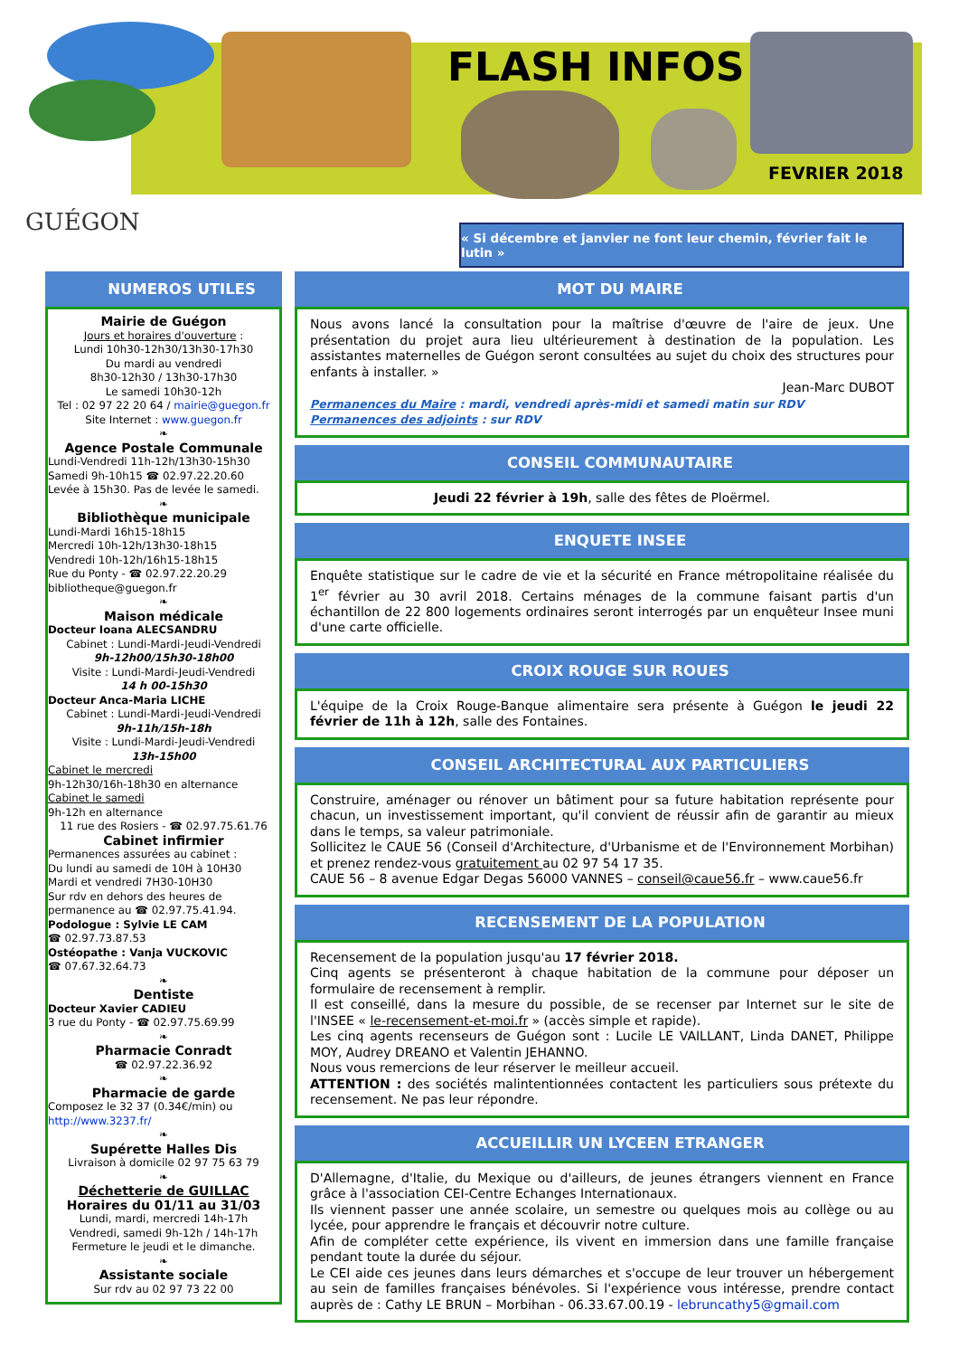FLASH INFOS
FEVRIER 2018
GUÉGON
« Si décembre et janvier ne font leur chemin, février fait le lutin »
NUMEROS UTILES
Mairie de Guégon
Jours et horaires d'ouverture :
Lundi 10h30-12h30/13h30-17h30
Du mardi au vendredi
8h30-12h30 / 13h30-17h30
Le samedi 10h30-12h
Tel : 02 97 22 20 64 / mairie@guegon.fr
Site Internet : www.guegon.fr
❧
Agence Postale Communale
Lundi-Vendredi 11h-12h/13h30-15h30
Samedi 9h-10h15 ☎ 02.97.22.20.60
Levée à 15h30. Pas de levée le samedi.
❧
Bibliothèque municipale
Lundi-Mardi 16h15-18h15
Mercredi 10h-12h/13h30-18h15
Vendredi 10h-12h/16h15-18h15
Rue du Ponty - ☎ 02.97.22.20.29
bibliotheque@guegon.fr
❧
Maison médicale
Docteur Ioana ALECSANDRU
Cabinet : Lundi-Mardi-Jeudi-Vendredi
9h-12h00/15h30-18h00
Visite : Lundi-Mardi-Jeudi-Vendredi
14 h 00-15h30
Docteur Anca-Maria LICHE
Cabinet : Lundi-Mardi-Jeudi-Vendredi
9h-11h/15h-18h
Visite : Lundi-Mardi-Jeudi-Vendredi
13h-15h00
Cabinet le mercredi
9h-12h30/16h-18h30 en alternance
Cabinet le samedi
9h-12h en alternance
11 rue des Rosiers - ☎ 02.97.75.61.76
Cabinet infirmier
Permanences assurées au cabinet :
Du lundi au samedi de 10H à 10H30
Mardi et vendredi 7H30-10H30
Sur rdv en dehors des heures de permanence au ☎ 02.97.75.41.94.
Podologue : Sylvie LE CAM
☎ 02.97.73.87.53
Ostéopathe : Vanja VUCKOVIC
☎ 07.67.32.64.73
❧
Dentiste
Docteur Xavier CADIEU
3 rue du Ponty - ☎ 02.97.75.69.99
❧
Pharmacie Conradt
☎ 02.97.22.36.92
❧
Pharmacie de garde
Composez le 32 37 (0.34€/min) ou
http://www.3237.fr/
❧
Supérette Halles Dis
Livraison à domicile 02 97 75 63 79
❧
Déchetterie de GUILLAC
Horaires du 01/11 au 31/03
Lundi, mardi, mercredi 14h-17h
Vendredi, samedi 9h-12h / 14h-17h
Fermeture le jeudi et le dimanche.
❧
Assistante sociale
Sur rdv au 02 97 73 22 00
MOT DU MAIRE
Nous avons lancé la consultation pour la maîtrise d'œuvre de l'aire de jeux. Une présentation du projet aura lieu ultérieurement à destination de la population. Les assistantes maternelles de Guégon seront consultées au sujet du choix des structures pour enfants à installer. »
Jean-Marc DUBOT
Permanences du Maire : mardi, vendredi après-midi et samedi matin sur RDV
Permanences des adjoints : sur RDV
CONSEIL COMMUNAUTAIRE
Jeudi 22 février à 19h, salle des fêtes de Ploërmel.
ENQUETE INSEE
Enquête statistique sur le cadre de vie et la sécurité en France métropolitaine réalisée du 1<sup>er</sup> février au 30 avril 2018. Certains ménages de la commune faisant partis d'un échantillon de 22 800 logements ordinaires seront interrogés par un enquêteur Insee muni d'une carte officielle.
CROIX ROUGE SUR ROUES
L'équipe de la Croix Rouge-Banque alimentaire sera présente à Guégon le jeudi 22 février de 11h à 12h, salle des Fontaines.
CONSEIL ARCHITECTURAL AUX PARTICULIERS
Construire, aménager ou rénover un bâtiment pour sa future habitation représente pour chacun, un investissement important, qu'il convient de réussir afin de garantir au mieux dans le temps, sa valeur patrimoniale.
Sollicitez le CAUE 56 (Conseil d'Architecture, d'Urbanisme et de l'Environnement Morbihan) et prenez rendez-vous gratuitement au 02 97 54 17 35.
CAUE 56 – 8 avenue Edgar Degas 56000 VANNES – conseil@caue56.fr – www.caue56.fr
RECENSEMENT DE LA POPULATION
Recensement de la population jusqu'au 17 février 2018.
Cinq agents se présenteront à chaque habitation de la commune pour déposer un formulaire de recensement à remplir.
Il est conseillé, dans la mesure du possible, de se recenser par Internet sur le site de l'INSEE « le-recensement-et-moi.fr » (accès simple et rapide).
Les cinq agents recenseurs de Guégon sont : Lucile LE VAILLANT, Linda DANET, Philippe MOY, Audrey DREANO et Valentin JEHANNO.
Nous vous remercions de leur réserver le meilleur accueil.
ATTENTION : des sociétés malintentionnées contactent les particuliers sous prétexte du recensement. Ne pas leur répondre.
ACCUEILLIR UN LYCEEN ETRANGER
D'Allemagne, d'Italie, du Mexique ou d'ailleurs, de jeunes étrangers viennent en France grâce à l'association CEI-Centre Echanges Internationaux.
Ils viennent passer une année scolaire, un semestre ou quelques mois au collège ou au lycée, pour apprendre le français et découvrir notre culture.
Afin de compléter cette expérience, ils vivent en immersion dans une famille française pendant toute la durée du séjour.
Le CEI aide ces jeunes dans leurs démarches et s'occupe de leur trouver un hébergement au sein de familles françaises bénévoles. Si l'expérience vous intéresse, prendre contact auprès de : Cathy LE BRUN – Morbihan - 06.33.67.00.19 - lebruncathy5@gmail.com